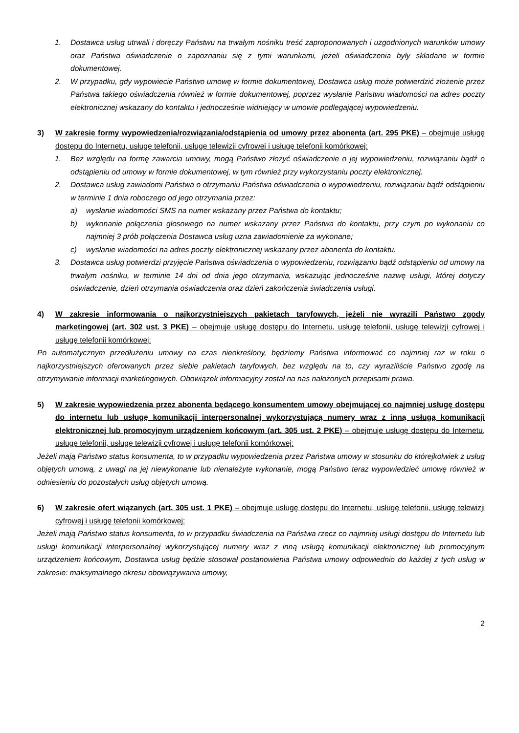1. Dostawca usług utrwali i doręczy Państwu na trwałym nośniku treść zaproponowanych i uzgodnionych warunków umowy oraz Państwa oświadczenie o zapoznaniu się z tymi warunkami, jeżeli oświadczenia były składane w formie dokumentowej.
2. W przypadku, gdy wypowiecie Państwo umowę w formie dokumentowej, Dostawca usług może potwierdzić złożenie przez Państwa takiego oświadczenia również w formie dokumentowej, poprzez wysłanie Państwu wiadomości na adres poczty elektronicznej wskazany do kontaktu i jednocześnie widniejący w umowie podlegającej wypowiedzeniu.
3) W zakresie formy wypowiedzenia/rozwiązania/odstąpienia od umowy przez abonenta (art. 295 PKE) – obejmuje usługę dostępu do Internetu, usługę telefonii, usługę telewizji cyfrowej i usługę telefonii komórkowej:
1. Bez względu na formę zawarcia umowy, mogą Państwo złożyć oświadczenie o jej wypowiedzeniu, rozwiązaniu bądź o odstąpieniu od umowy w formie dokumentowej, w tym również przy wykorzystaniu poczty elektronicznej.
2. Dostawca usług zawiadomi Państwa o otrzymaniu Państwa oświadczenia o wypowiedzeniu, rozwiązaniu bądź odstąpieniu w terminie 1 dnia roboczego od jego otrzymania przez:
a) wysłanie wiadomości SMS na numer wskazany przez Państwa do kontaktu;
b) wykonanie połączenia głosowego na numer wskazany przez Państwa do kontaktu, przy czym po wykonaniu co najmniej 3 prób połączenia Dostawca usług uzna zawiadomienie za wykonane;
c) wysłanie wiadomości na adres poczty elektronicznej wskazany przez abonenta do kontaktu.
3. Dostawca usług potwierdzi przyjęcie Państwa oświadczenia o wypowiedzeniu, rozwiązaniu bądź odstąpieniu od umowy na trwałym nośniku, w terminie 14 dni od dnia jego otrzymania, wskazując jednocześnie nazwę usługi, której dotyczy oświadczenie, dzień otrzymania oświadczenia oraz dzień zakończenia świadczenia usługi.
4) W zakresie informowania o najkorzystniejszych pakietach taryfowych, jeżeli nie wyrazili Państwo zgody marketingowej (art. 302 ust. 3 PKE) – obejmuje usługę dostępu do Internetu, usługę telefonii, usługę telewizji cyfrowej i usługę telefonii komórkowej:
Po automatycznym przedłużeniu umowy na czas nieokreślony, będziemy Państwa informować co najmniej raz w roku o najkorzystniejszych oferowanych przez siebie pakietach taryfowych, bez względu na to, czy wyraziliście Państwo zgodę na otrzymywanie informacji marketingowych. Obowiązek informacyjny został na nas nałożonych przepisami prawa.
5) W zakresie wypowiedzenia przez abonenta będącego konsumentem umowy obejmującej co najmniej usługę dostępu do internetu lub usługę komunikacji interpersonalnej wykorzystującą numery wraz z inną usługą komunikacji elektronicznej lub promocyjnym urządzeniem końcowym (art. 305 ust. 2 PKE) – obejmuje usługę dostępu do Internetu, usługę telefonii, usługę telewizji cyfrowej i usługę telefonii komórkowej:
Jeżeli mają Państwo status konsumenta, to w przypadku wypowiedzenia przez Państwa umowy w stosunku do którejkolwiek z usług objętych umową, z uwagi na jej niewykonanie lub nienależyte wykonanie, mogą Państwo teraz wypowiedzieć umowę również w odniesieniu do pozostałych usług objętych umową.
6) W zakresie ofert wiązanych (art. 305 ust. 1 PKE) – obejmuje usługę dostępu do Internetu, usługę telefonii, usługę telewizji cyfrowej i usługę telefonii komórkowej:
Jeżeli mają Państwo status konsumenta, to w przypadku świadczenia na Państwa rzecz co najmniej usługi dostępu do Internetu lub usługi komunikacji interpersonalnej wykorzystującej numery wraz z inną usługą komunikacji elektronicznej lub promocyjnym urządzeniem końcowym, Dostawca usług będzie stosował postanowienia Państwa umowy odpowiednio do każdej z tych usług w zakresie: maksymalnego okresu obowiązywania umowy,
2